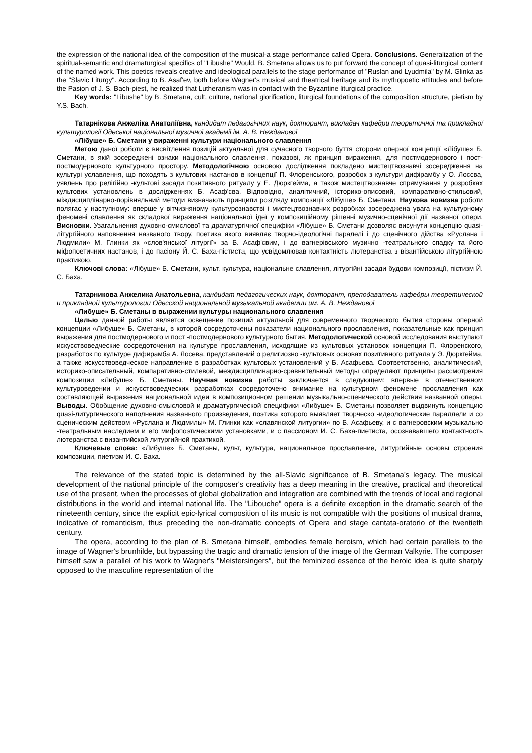the expression of the national idea of the composition of the musical-a stage performance called Opera. Conclusions. Generalization of the spiritual-semantic and dramaturgical specifics of "Libushe" Would. B. Smetana allows us to put forward the concept of quasi-liturgical content of the named work. This poetics reveals creative and ideological parallels to the stage performance of "Ruslan and Lyudmila" by M. Glinka as the "Slavic Liturgy". According to B. Asaf'ev, both before Wagner's musical and theatrical heritage and its mythopoetic attitudes and before the Pasion of J. S. Bach-piest, he realized that Lutheranism was in contact with the Byzantine liturgical practice.
Key words: "Libushe" by B. Smetana, cult, culture, national glorification, liturgical foundations of the composition structure, pietism by Y.S. Bach.
Татарнікова Анжеліка Анатоліївна, кандидат педагогічних наук, докторант, викладач кафедри теоретичної та прикладної культурології Одеської національної музичної академії ім. А. В. Нежданової
«Лібуше» Б. Сметани у вираженні культури національного славлення
Метою даної роботи є висвітлення позицій актуальної для сучасного творчого буття сторони оперної концепції «Лібуше» Б. Сметани, в якій зосереджені ознаки національного славлення, показові, як принцип вираження, для постмодернового і пост-постмодернового культурного простору. Методологічною основою дослідження покладено мистецтвознавчі зосередження на культурі уславлення, що походять з культових настанов в концепції П. Флоренського, розробок з культури дифірамбу у О. Лосєва, уявлень про релігійно -культові засади позитивного ритуалу у Е. Дюркгейма, а також мистецтвознавче спрямування у розробках культових установлень в дослідженнях Б. Асаф'єва. Відповідно, аналітичний, історико-описовий, компаративно-стильовий, міждисциплінарно-порівняльний методи визначають принципи розгляду композиції «Лібуше» Б. Сметани. Наукова новизна роботи полягає у наступному: вперше у вітчизняному культурознавстві і мистецтвознавчих розробках зосереджена увага на культурному феномені славлення як складової вираження національної ідеї у композиційному рішенні музично-сценічної дії названої опери. Висновки. Узагальнення духовно-смислової та драматургічної специфіки «Лібуше» Б. Сметани дозволяє висунути концепцію quasi-літургійного наповнення названого твору, поетика якого виявляє творчо-ідеологічні паралелі і до сценічного дійства «Руслана і Людмили» М. Глинки як «слов'янської літургії» за Б. Асаф'євим, і до вагнерівського музично -театрального спадку та його міфопоетичних настанов, і до пасіону Й. С. Баха-пієтиста, що усвідомлював контактність лютеранства з візантійською літургійною практикою.
Ключові слова: «Лібуше» Б. Сметани, культ, культура, національне славлення, літургійні засади будови композиції, пієтизм Й. С. Баха.
Татарникова Анжелика Анатольевна, кандидат педагогических наук, докторант, преподаватель кафедры теоретической и прикладной культурологии Одесской национальной музыкальной академии им. А. В. Нежданової
«Либуше» Б. Сметаны в выражении культуры национального славления
Целью данной работы является освещение позиций актуальной для современного творческого бытия стороны оперной концепции «Либуше» Б. Сметаны, в которой сосредоточены показатели национального прославления, показательные как принцип выражения для постмодернового и пост -постмодернового культурного бытия. Методологической основой исследования выступают искусствоведческие сосредоточения на культуре прославления, исходящие из культовых установок концепции П. Флоренского, разработок по культуре дифирамба А. Лосева, представлений о религиозно -культовых основах позитивного ритуала у Э. Дюркгейма, а также искусствоведческое направление в разработках культовых установлений у Б. Асафьева. Соответственно, аналитический, историко-описательный, компаративно-стилевой, междисциплинарно-сравнительный методы определяют принципы рассмотрения композиции «Либуше» Б. Сметаны. Научная новизна работы заключается в следующем: впервые в отечественном культуроведении и искусствоведческих разработках сосредоточено внимание на культурном феномене прославления как составляющей выражения национальной идеи в композиционном решении музыкально-сценического действия названной оперы. Выводы. Обобщение духовно-смысловой и драматургической специфики «Либуше» Б. Сметаны позволяет выдвинуть концепцию quasi-литургического наполнения названного произведения, поэтика которого выявляет творческо -идеологические параллели и со сценическим действом «Руслана и Людмилы» М. Глинки как «славянской литургии» по Б. Асафьеву, и с вагнеровским музыкально -театральным наследием и его мифопоэтическими установками, и с пассионом И. С. Баха-пиетиста, осознававшего контактность лютеранства с византийской литургийной практикой.
Ключевые слова: «Либуше» Б. Сметаны, культ, культура, национальное прославление, литургийные основы строения композиции, пиетизм И. С. Баха.
The relevance of the stated topic is determined by the all-Slavic significance of B. Smetana's legacy. The musical development of the national principle of the composer's creativity has a deep meaning in the creative, practical and theoretical use of the present, when the processes of global globalization and integration are combined with the trends of local and regional distributions in the world and internal national life. The "Libouche" opera is a definite exception in the dramatic search of the nineteenth century, since the explicit epic-lyrical composition of its music is not compatible with the positions of musical drama, indicative of romanticism, thus preceding the non-dramatic concepts of Opera and stage cantata-oratorio of the twentieth century.
The opera, according to the plan of B. Smetana himself, embodies female heroism, which had certain parallels to the image of Wagner's brunhilde, but bypassing the tragic and dramatic tension of the image of the German Valkyrie. The composer himself saw a parallel of his work to Wagner's "Meistersingers", but the feminized essence of the heroic idea is quite sharply opposed to the masculine representation of the